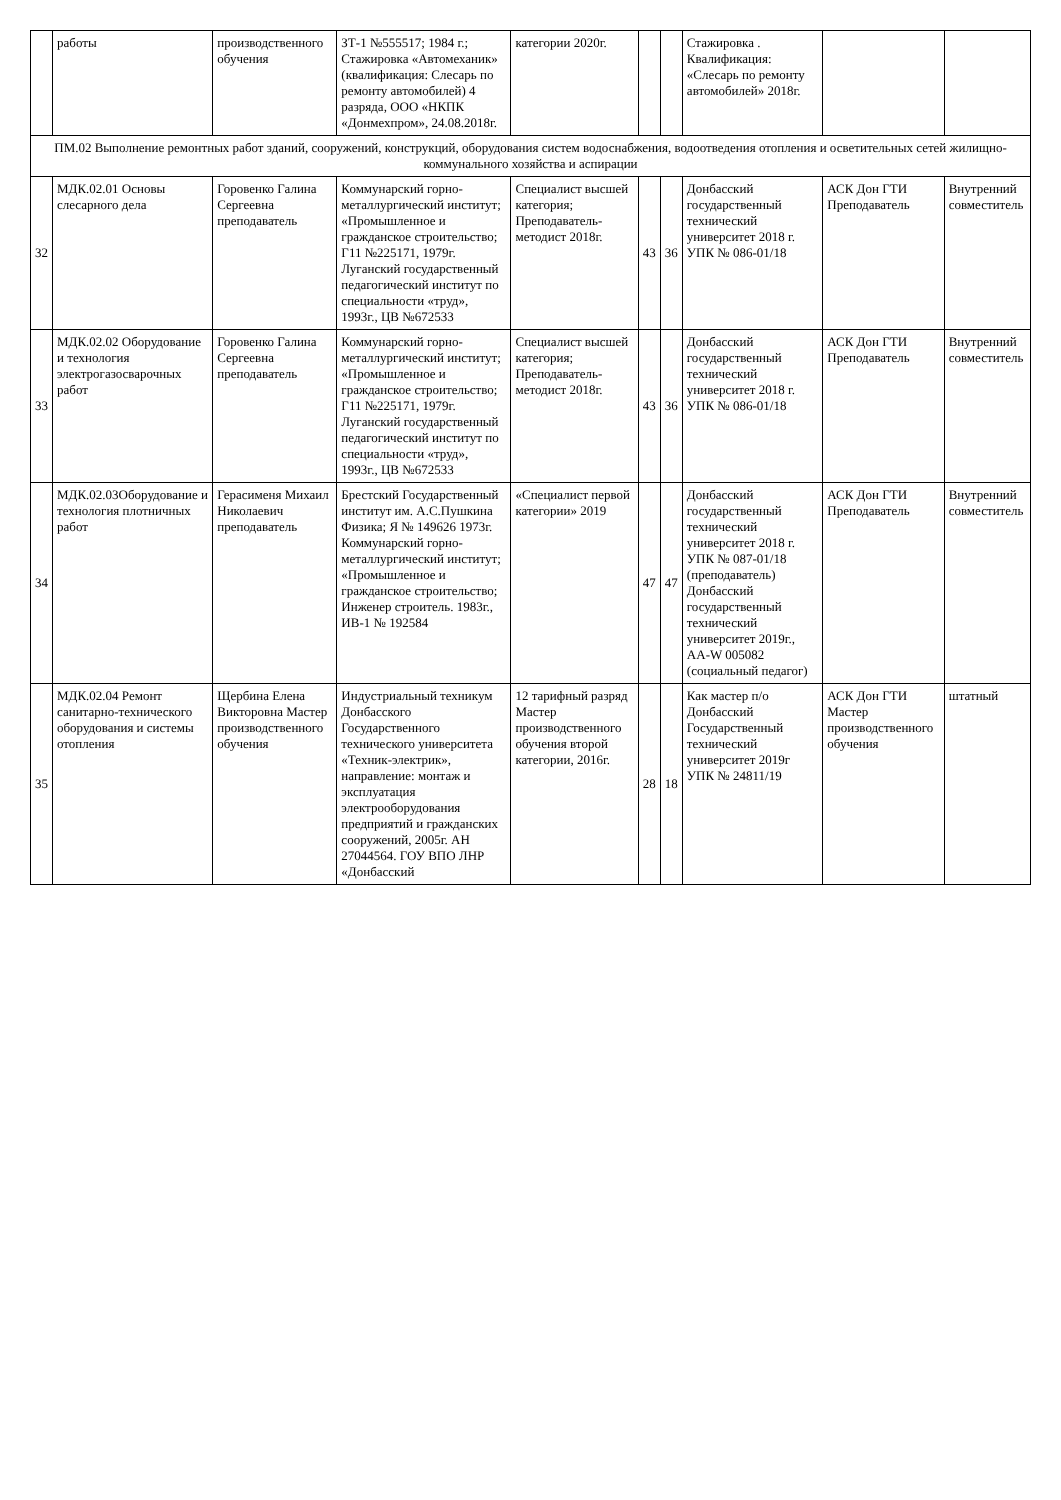| | работы | производственного обучения | ЗТ-1 №555517; 1984 г.; Стажировка «Автомеханик» (квалификация: Слесарь по ремонту автомобилей) 4 разряда, ООО «НКПК «Донмехпром», 24.08.2018г. | категории 2020г. | | | Стажировка . Квалификация: «Слесарь по ремонту автомобилей» 2018г. | | |
| ПМ.02 Выполнение ремонтных работ зданий, сооружений, конструкций, оборудования систем водоснабжения, водоотведения отопления и осветительных сетей жилищно-коммунального хозяйства и аспирации | | | | | | | | | |
| 32 | МДК.02.01 Основы слесарного дела | Горовенко Галина Сергеевна преподаватель | Коммунарский горно-металлургический институт; «Промышленное и гражданское строительство; Г11 №225171, 1979г. Луганский государственный педагогический институт по специальности «труд», 1993г., ЦВ №672533 | Специалист высшей категория; Преподаватель-методист 2018г. | 43 | 36 | Донбасский государственный технический университет 2018 г. УПК № 086-01/18 | АСК Дон ГТИ Преподаватель | Внутренний совместитель |
| 33 | МДК.02.02 Оборудование и технология электрогазосварочных работ | Горовенко Галина Сергеевна преподаватель | Коммунарский горно-металлургический институт; «Промышленное и гражданское строительство; Г11 №225171, 1979г. Луганский государственный педагогический институт по специальности «труд», 1993г., ЦВ №672533 | Специалист высшей категория; Преподаватель-методист 2018г. | 43 | 36 | Донбасский государственный технический университет 2018 г. УПК № 086-01/18 | АСК Дон ГТИ Преподаватель | Внутренний совместитель |
| 34 | МДК.02.03Оборудование и технология плотничных работ | Герасименя Михаил Николаевич преподаватель | Брестский Государственный институт им. А.С.Пушкина Физика; Я № 149626 1973г. Коммунарский горно-металлургический институт; «Промышленное и гражданское строительство; Инженер строитель. 1983г., ИВ-1 № 192584 | «Специалист первой категории» 2019 | 47 | 47 | Донбасский государственный технический университет 2018 г. УПК № 087-01/18 (преподаватель) Донбасский государственный технический университет 2019г., АА-W 005082 (социальный педагог) | АСК Дон ГТИ Преподаватель | Внутренний совместитель |
| 35 | МДК.02.04 Ремонт санитарно-технического оборудования и системы отопления | Щербина Елена Викторовна Мастер производственного обучения | Индустриальный техникум Донбасского Государственного технического университета «Техник-электрик», направление: монтаж и эксплуатация электрооборудования предприятий и гражданских сооружений, 2005г. АН 27044564. ГОУ ВПО ЛНР «Донбасский | 12 тарифный разряд Мастер производственного обучения второй категории, 2016г. | 28 | 18 | Как мастер п/о Донбасский Государственный технический университет 2019г УПК № 24811/19 | АСК Дон ГТИ Мастер производственного обучения | штатный |